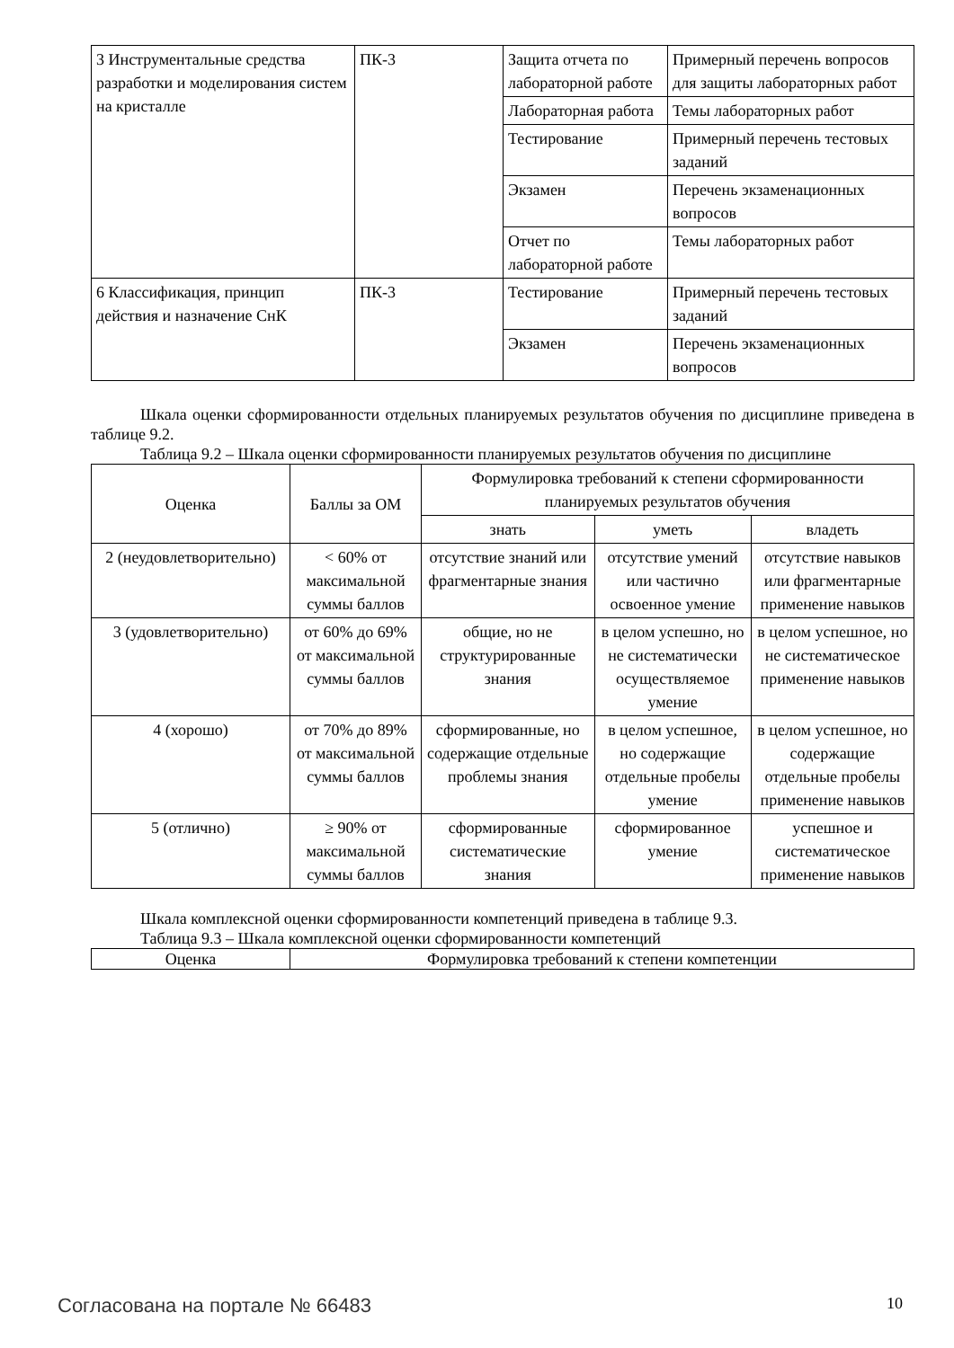| 3 Инструментальные средства разработки и моделирования систем на кристалле | ПК-3 | Защита отчета по лабораторной работе | Примерный перечень вопросов для защиты лабораторных работ |
| | | Лабораторная работа | Темы лабораторных работ |
| | | Тестирование | Примерный перечень тестовых заданий |
| | | Экзамен | Перечень экзаменационных вопросов |
| | | Отчет по лабораторной работе | Темы лабораторных работ |
| 6 Классификация, принцип действия и назначение СнК | ПК-3 | Тестирование | Примерный перечень тестовых заданий |
| | | Экзамен | Перечень экзаменационных вопросов |
Шкала оценки сформированности отдельных планируемых результатов обучения по дисциплине приведена в таблице 9.2.
Таблица 9.2 – Шкала оценки сформированности планируемых результатов обучения по дисциплине
| Оценка | Баллы за ОМ | Формулировка требований к степени сформированности планируемых результатов обучения | | |
| --- | --- | --- | --- | --- |
| | | знать | уметь | владеть |
| 2 (неудовлетворительно) | < 60% от максимальной суммы баллов | отсутствие знаний или фрагментарные знания | отсутствие умений или частично освоенное умение | отсутствие навыков или фрагментарные применение навыков |
| 3 (удовлетворительно) | от 60% до 69% от максимальной суммы баллов | общие, но не структурированные знания | в целом успешно, но не систематически осуществляемое умение | в целом успешное, но не систематическое применение навыков |
| 4 (хорошо) | от 70% до 89% от максимальной суммы баллов | сформированные, но содержащие отдельные проблемы знания | в целом успешное, но содержащие отдельные пробелы умение | в целом успешное, но содержащие отдельные пробелы применение навыков |
| 5 (отлично) | ≥ 90% от максимальной суммы баллов | сформированные систематические знания | сформированное умение | успешное и систематическое применение навыков |
Шкала комплексной оценки сформированности компетенций приведена в таблице 9.3.
Таблица 9.3 – Шкала комплексной оценки сформированности компетенций
| Оценка | Формулировка требований к степени компетенции |
| --- | --- |
Согласована на портале № 66483 10